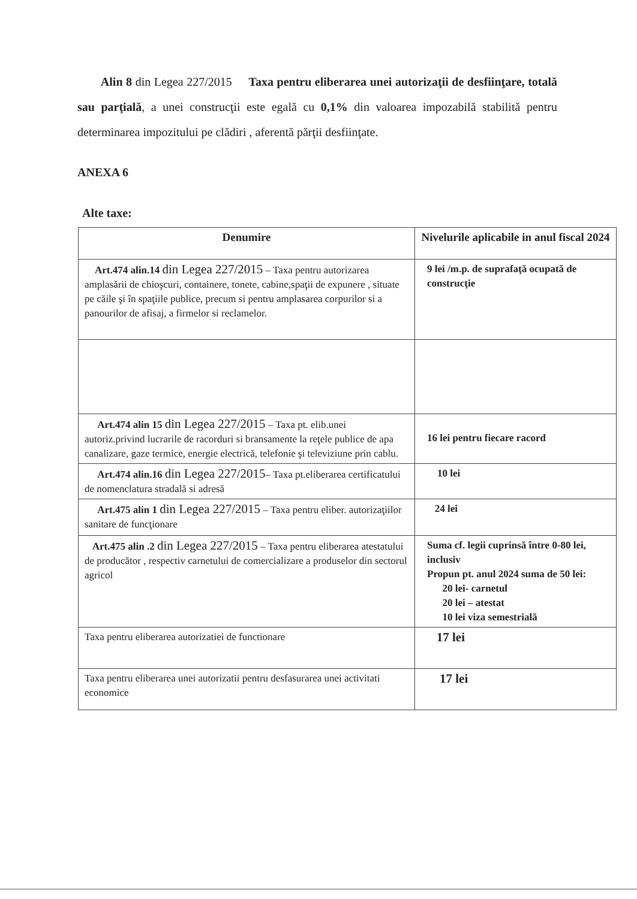Alin 8 din Legea 227/2015 Taxa pentru eliberarea unei autorizaţii de desfiinţare, totală sau parţială, a unei construcţii este egală cu 0,1% din valoarea impozabilă stabilită pentru determinarea impozitului pe clădiri , aferentă părţii desfiinţate.
ANEXA 6
Alte taxe:
| Denumire | Nivelurile aplicabile in anul fiscal 2024 |
| --- | --- |
| Art.474 alin.14 din Legea 227/2015 – Taxa pentru autorizarea amplasării de chioşcuri, containere, tonete, cabine,spaţii de expunere , situate pe căile şi în spaţiile publice, precum si pentru amplasarea corpurilor si a panourilor de afisaj, a firmelor si reclamelor. | 9 lei /m.p. de suprafaţă ocupată de construcţie |
| Art.474 alin 15 din Legea 227/2015 – Taxa pt. elib.unei autoriz.privind lucrarile de racorduri si bransamente la reţele publice de apa canalizare, gaze termice, energie electrică, telefonie şi televiziune prin cablu. | 16 lei pentru fiecare racord |
| Art.474 alin.16 din Legea 227/2015 – Taxa pt.eliberarea certificatului de nomenclatura stradală si adresă | 10 lei |
| Art.475 alin 1 din Legea 227/2015 – Taxa pentru eliber. autorizaţiilor sanitare de funcţionare | 24 lei |
| Art.475 alin .2 din Legea 227/2015 – Taxa pentru eliberarea atestatului de producător , respectiv carnetului de comercializare a produselor din sectorul agricol | Suma cf. legii cuprinsă între 0-80 lei, inclusiv Propun pt. anul 2024 suma de 50 lei: 20 lei- carnetul 20 lei – atestat 10 lei viza semestrială |
| Taxa pentru eliberarea autorizatiei de functionare | 17 lei |
| Taxa pentru eliberarea unei autorizatii pentru desfasurarea unei activitati economice | 17 lei |